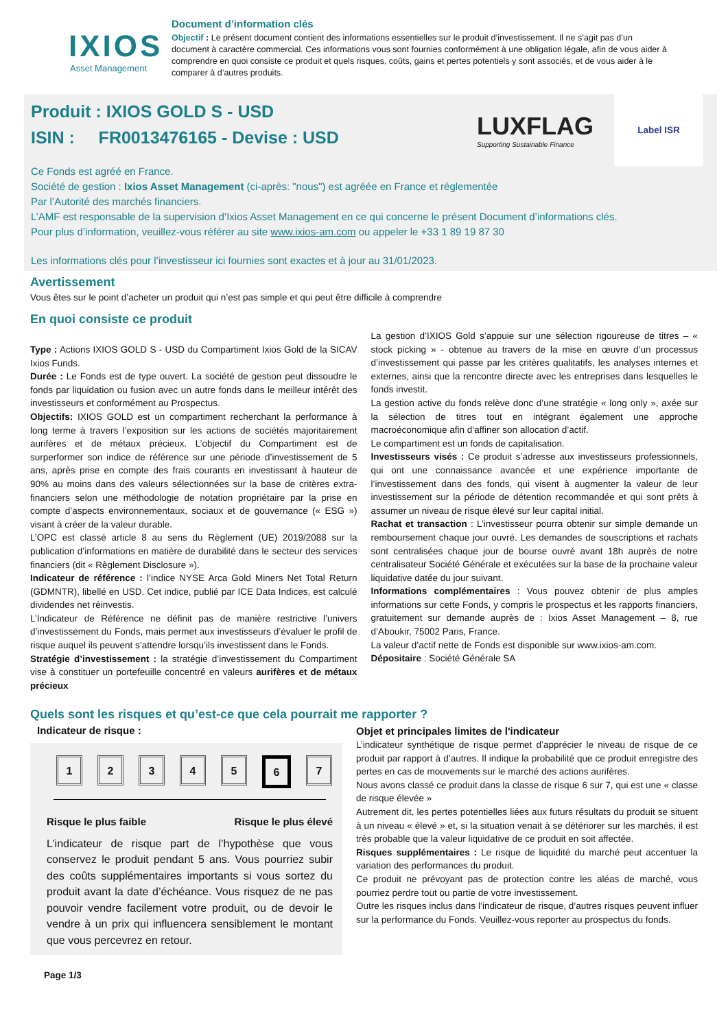IXIOS
Asset Management
Document d’information clés
Objectif : Le présent document contient des informations essentielles sur le produit d’investissement. Il ne s’agit pas d’un document à caractère commercial. Ces informations vous sont fournies conformément à une obligation légale, afin de vous aider à comprendre en quoi consiste ce produit et quels risques, coûts, gains et pertes potentiels y sont associés, et de vous aider à le comparer à d’autres produits.
LUXFLAG
Supporting Sustainable Finance
Label ISR
Produit : IXIOS GOLD S - USD
ISIN : FR0013476165 - Devise : USD
Ce Fonds est agréé en France.
Société de gestion : Ixios Asset Management (ci-après: "nous") est agréée en France et réglementée
Par l’Autorité des marchés financiers.
L’AMF est responsable de la supervision d’Ixios Asset Management en ce qui concerne le présent Document d’informations clés.
Pour plus d’information, veuillez-vous référer au site www.ixios-am.com ou appeler le +33 1 89 19 87 30
Les informations clés pour l’investisseur ici fournies sont exactes et à jour au 31/01/2023.
Avertissement
Vous êtes sur le point d’acheter un produit qui n’est pas simple et qui peut être difficile à comprendre
En quoi consiste ce produit
Type : Actions IXIOS GOLD S - USD du Compartiment Ixios Gold de la SICAV Ixios Funds.
Durée : Le Fonds est de type ouvert. La société de gestion peut dissoudre le fonds par liquidation ou fusion avec un autre fonds dans le meilleur intérêt des investisseurs et conformément au Prospectus.
Objectifs: IXIOS GOLD est un compartiment recherchant la performance à long terme à travers l’exposition sur les actions de sociétés majoritairement aurifères et de métaux précieux. L’objectif du Compartiment est de surperformer son indice de référence sur une période d’investissement de 5 ans, après prise en compte des frais courants en investissant à hauteur de 90% au moins dans des valeurs sélectionnées sur la base de critères extra-financiers selon une méthodologie de notation propriétaire par la prise en compte d’aspects environnementaux, sociaux et de gouvernance (« ESG ») visant à créer de la valeur durable.
L’OPC est classé article 8 au sens du Règlement (UE) 2019/2088 sur la publication d’informations en matière de durabilité dans le secteur des services financiers (dit « Règlement Disclosure »).
Indicateur de référence : l’indice NYSE Arca Gold Miners Net Total Return (GDMNTR), libellé en USD. Cet indice, publié par ICE Data Indices, est calculé dividendes net réinvestis.
L’Indicateur de Référence ne définit pas de manière restrictive l’univers d’investissement du Fonds, mais permet aux investisseurs d’évaluer le profil de risque auquel ils peuvent s’attendre lorsqu’ils investissent dans le Fonds.
Stratégie d’investissement : la stratégie d’investissement du Compartiment vise à constituer un portefeuille concentré en valeurs aurifères et de métaux précieux
La gestion d’IXIOS Gold s’appuie sur une sélection rigoureuse de titres – « stock picking » - obtenue au travers de la mise en œuvre d’un processus d’investissement qui passe par les critères qualitatifs, les analyses internes et externes, ainsi que la rencontre directe avec les entreprises dans lesquelles le fonds investit.
La gestion active du fonds relève donc d’une stratégie « long only », axée sur la sélection de titres tout en intégrant également une approche macroéconomique afin d’affiner son allocation d’actif.
Le compartiment est un fonds de capitalisation.
Investisseurs visés : Ce produit s’adresse aux investisseurs professionnels, qui ont une connaissance avancée et une expérience importante de l’investissement dans des fonds, qui visent à augmenter la valeur de leur investissement sur la période de détention recommandée et qui sont prêts à assumer un niveau de risque élevé sur leur capital initial.
Rachat et transaction : L’investisseur pourra obtenir sur simple demande un remboursement chaque jour ouvré. Les demandes de souscriptions et rachats sont centralisées chaque jour de bourse ouvré avant 18h auprès de notre centralisateur Société Générale et exécutées sur la base de la prochaine valeur liquidative datée du jour suivant.
Informations complémentaires : Vous pouvez obtenir de plus amples informations sur cette Fonds, y compris le prospectus et les rapports financiers, gratuitement sur demande auprès de : Ixios Asset Management – 8, rue d’Aboukir, 75002 Paris, France.
La valeur d’actif nette de Fonds est disponible sur www.ixios-am.com.
Dépositaire : Société Générale SA
Quels sont les risques et qu’est-ce que cela pourrait me rapporter ?
Indicateur de risque :
12345 6 7
Risque le plus faible Risque le plus élevé
L’indicateur de risque part de l’hypothèse que vous conservez le produit pendant 5 ans. Vous pourriez subir des coûts supplémentaires importants si vous sortez du produit avant la date d’échéance. Vous risquez de ne pas pouvoir vendre facilement votre produit, ou de devoir le vendre à un prix qui influencera sensiblement le montant que vous percevrez en retour.
Objet et principales limites de l'indicateur
L’indicateur synthétique de risque permet d’apprécier le niveau de risque de ce produit par rapport à d’autres. Il indique la probabilité que ce produit enregistre des pertes en cas de mouvements sur le marché des actions aurifères.
Nous avons classé ce produit dans la classe de risque 6 sur 7, qui est une « classe de risque élevée »
Autrement dit, les pertes potentielles liées aux futurs résultats du produit se situent à un niveau « élevé » et, si la situation venait à se détériorer sur les marchés, il est très probable que la valeur liquidative de ce produit en soit affectée.
Risques supplémentaires : Le risque de liquidité du marché peut accentuer la variation des performances du produit.
Ce produit ne prévoyant pas de protection contre les aléas de marché, vous pourriez perdre tout ou partie de votre investissement.
Outre les risques inclus dans l’indicateur de risque, d’autres risques peuvent influer sur la performance du Fonds. Veuillez-vous reporter au prospectus du fonds.
Page 1/3